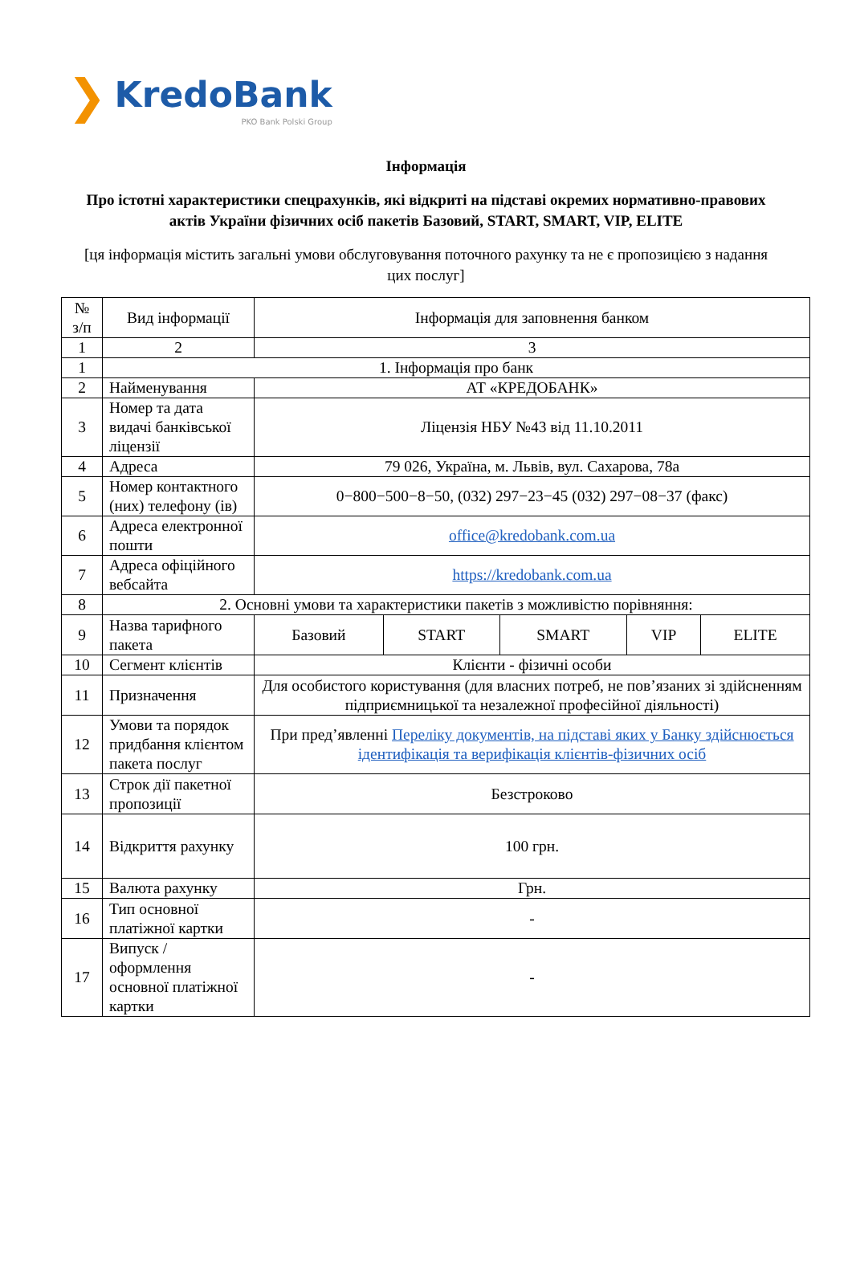❯
KredoBank
PKO Bank Polski Group
Інформація
Про істотні характеристики спецрахунків, які відкриті на підставі окремих нормативно-правових актів України фізичних осіб пакетів Базовий, START, SMART, VIP, ELITE
[ця інформація містить загальні умови обслуговування поточного рахунку та не є пропозицією з надання цих послуг]
| № з/п | Вид інформації | Інформація для заповнення банком | | | | |
| 1 | 2 | 3 | | | | |
| 1 | 1. Інформація про банк | | | | | |
| 2 | Найменування | АТ «КРЕДОБАНК» | | | | |
| 3 | Номер та дата видачі банківської ліцензії | Ліцензія НБУ №43 від 11.10.2011 | | | | |
| 4 | Адреса | 79 026, Україна, м. Львів, вул. Сахарова, 78а | | | | |
| 5 | Номер контактного (них) телефону (ів) | 0−800−500−8−50, (032) 297−23−45 (032) 297−08−37 (факс) | | | | |
| 6 | Адреса електронної пошти | office@kredobank.com.ua | | | | |
| 7 | Адреса офіційного вебсайта | https://kredobank.com.ua | | | | |
| 8 | 2. Основні умови та характеристики пакетів з можливістю порівняння: | | | | | |
| 9 | Назва тарифного пакета | Базовий | START | SMART | VIP | ELITE |
| 10 | Сегмент клієнтів | Клієнти - фізичні особи | | | | |
| 11 | Призначення | Для особистого користування (для власних потреб, не пов’язаних зі здійсненням підприємницької та незалежної професійної діяльності) | | | | |
| 12 | Умови та порядок придбання клієнтом пакета послуг | При пред’явленні Переліку документів, на підставі яких у Банку здійснюється ідентифікація та верифікація клієнтів-фізичних осіб | | | | |
| 13 | Строк дії пакетної пропозиції | Безстроково | | | | |
| 14 | Відкриття рахунку | 100 грн. | | | | |
| 15 | Валюта рахунку | Грн. | | | | |
| 16 | Тип основної платіжної картки | - | | | | |
| 17 | Випуск / оформлення основної платіжної картки | - | | | | |